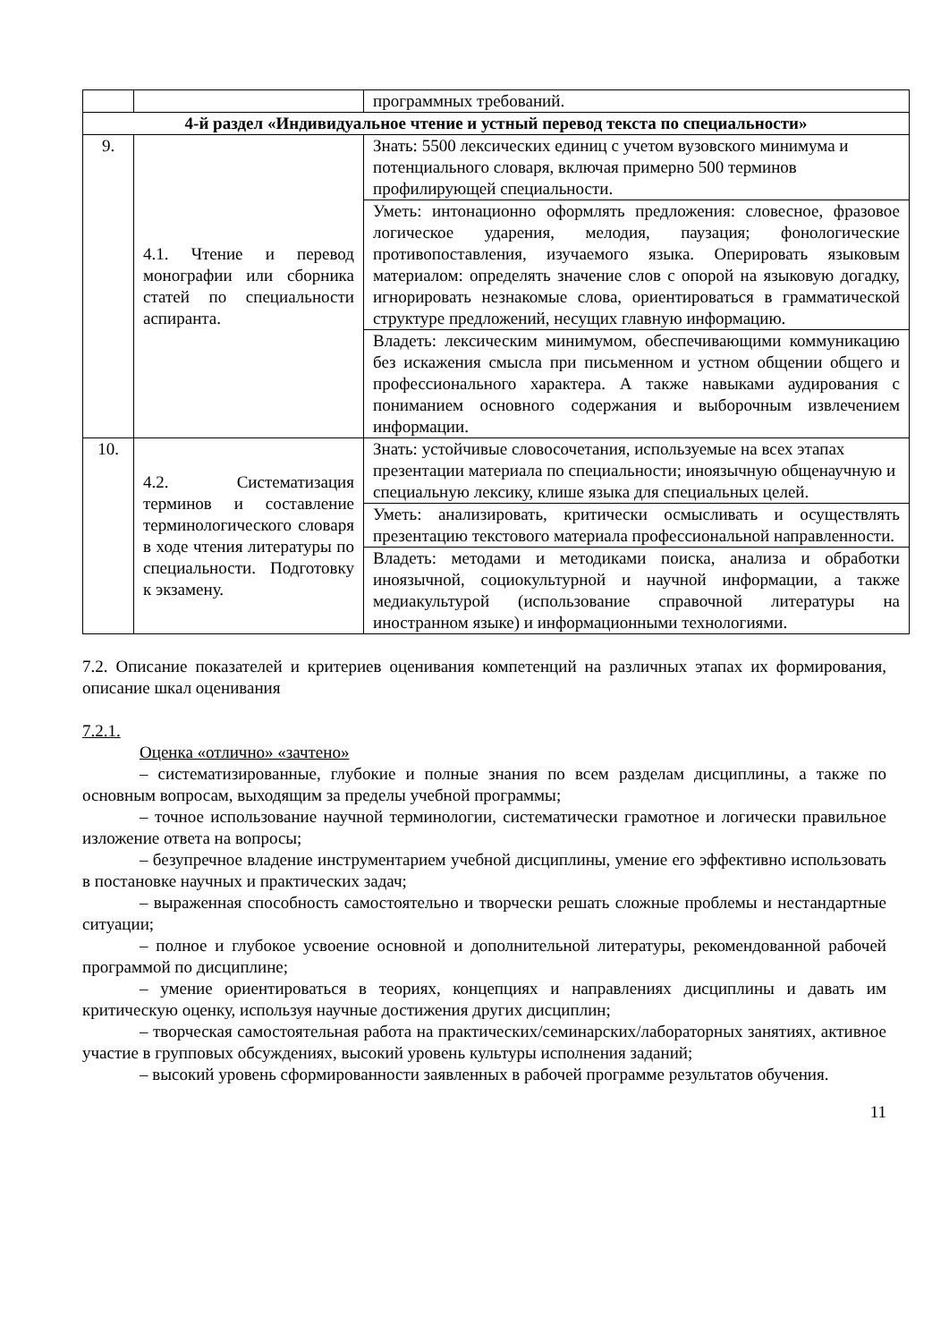| | | программных требований. |
| 4-й раздел «Индивидуальное чтение и устный перевод текста по специальности» | | |
| 9. | 4.1. Чтение и перевод монографии или сборника статей по специальности аспиранта. | Знать: 5500 лексических единиц с учетом вузовского минимума и потенциального словаря, включая примерно 500 терминов профилирующей специальности. |
| | | Уметь: интонационно оформлять предложения: словесное, фразовое логическое ударения, мелодия, паузация; фонологические противопоставления, изучаемого языка. Оперировать языковым материалом: определять значение слов с опорой на языковую догадку, игнорировать незнакомые слова, ориентироваться в грамматической структуре предложений, несущих главную информацию. |
| | | Владеть: лексическим минимумом, обеспечивающими коммуникацию без искажения смысла при письменном и устном общении общего и профессионального характера. А также навыками аудирования с пониманием основного содержания и выборочным извлечением информации. |
| 10. | 4.2. Систематизация терминов и составление терминологического словаря в ходе чтения литературы по специальности. Подготовку к экзамену. | Знать: устойчивые словосочетания, используемые на всех этапах презентации материала по специальности; иноязычную общенаучную и специальную лексику, клише языка для специальных целей. |
| | | Уметь: анализировать, критически осмысливать и осуществлять презентацию текстового материала профессиональной направленности. |
| | | Владеть: методами и методиками поиска, анализа и обработки иноязычной, социокультурной и научной информации, а также медиакультурой (использование справочной литературы на иностранном языке) и информационными технологиями. |
7.2. Описание показателей и критериев оценивания компетенций на различных этапах их формирования, описание шкал оценивания
7.2.1.
Оценка «отлично» «зачтено»
– систематизированные, глубокие и полные знания по всем разделам дисциплины, а также по основным вопросам, выходящим за пределы учебной программы;
– точное использование научной терминологии, систематически грамотное и логически правильное изложение ответа на вопросы;
– безупречное владение инструментарием учебной дисциплины, умение его эффективно использовать в постановке научных и практических задач;
– выраженная способность самостоятельно и творчески решать сложные проблемы и нестандартные ситуации;
– полное и глубокое усвоение основной и дополнительной литературы, рекомендованной рабочей программой по дисциплине;
– умение ориентироваться в теориях, концепциях и направлениях дисциплины и давать им критическую оценку, используя научные достижения других дисциплин;
– творческая самостоятельная работа на практических/семинарских/лабораторных занятиях, активное участие в групповых обсуждениях, высокий уровень культуры исполнения заданий;
– высокий уровень сформированности заявленных в рабочей программе результатов обучения.
11